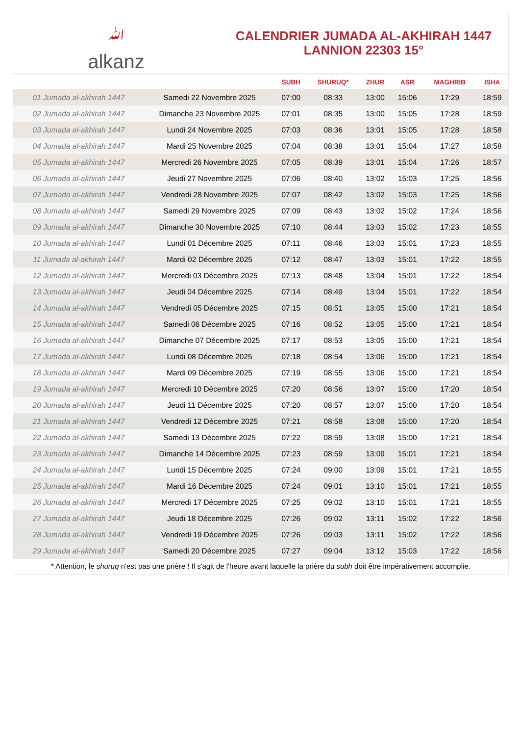ﷲalkanz
CALENDRIER JUMADA AL-AKHIRAH 1447
LANNION 22303 15°
| | | SUBH | SHURUQ* | ZHUR | ASR | MAGHRIB | ISHA |
| --- | --- | --- | --- | --- | --- | --- | --- |
| 01 Jumada al-akhirah 1447 | Samedi 22 Novembre 2025 | 07:00 | 08:33 | 13:00 | 15:06 | 17:29 | 18:59 |
| 02 Jumada al-akhirah 1447 | Dimanche 23 Novembre 2025 | 07:01 | 08:35 | 13:00 | 15:05 | 17:28 | 18:59 |
| 03 Jumada al-akhirah 1447 | Lundi 24 Novembre 2025 | 07:03 | 08:36 | 13:01 | 15:05 | 17:28 | 18:58 |
| 04 Jumada al-akhirah 1447 | Mardi 25 Novembre 2025 | 07:04 | 08:38 | 13:01 | 15:04 | 17:27 | 18:58 |
| 05 Jumada al-akhirah 1447 | Mercredi 26 Novembre 2025 | 07:05 | 08:39 | 13:01 | 15:04 | 17:26 | 18:57 |
| 06 Jumada al-akhirah 1447 | Jeudi 27 Novembre 2025 | 07:06 | 08:40 | 13:02 | 15:03 | 17:25 | 18:56 |
| 07 Jumada al-akhirah 1447 | Vendredi 28 Novembre 2025 | 07:07 | 08:42 | 13:02 | 15:03 | 17:25 | 18:56 |
| 08 Jumada al-akhirah 1447 | Samedi 29 Novembre 2025 | 07:09 | 08:43 | 13:02 | 15:02 | 17:24 | 18:56 |
| 09 Jumada al-akhirah 1447 | Dimanche 30 Novembre 2025 | 07:10 | 08:44 | 13:03 | 15:02 | 17:23 | 18:55 |
| 10 Jumada al-akhirah 1447 | Lundi 01 Décembre 2025 | 07:11 | 08:46 | 13:03 | 15:01 | 17:23 | 18:55 |
| 11 Jumada al-akhirah 1447 | Mardi 02 Décembre 2025 | 07:12 | 08:47 | 13:03 | 15:01 | 17:22 | 18:55 |
| 12 Jumada al-akhirah 1447 | Mercredi 03 Décembre 2025 | 07:13 | 08:48 | 13:04 | 15:01 | 17:22 | 18:54 |
| 13 Jumada al-akhirah 1447 | Jeudi 04 Décembre 2025 | 07:14 | 08:49 | 13:04 | 15:01 | 17:22 | 18:54 |
| 14 Jumada al-akhirah 1447 | Vendredi 05 Décembre 2025 | 07:15 | 08:51 | 13:05 | 15:00 | 17:21 | 18:54 |
| 15 Jumada al-akhirah 1447 | Samedi 06 Décembre 2025 | 07:16 | 08:52 | 13:05 | 15:00 | 17:21 | 18:54 |
| 16 Jumada al-akhirah 1447 | Dimanche 07 Décembre 2025 | 07:17 | 08:53 | 13:05 | 15:00 | 17:21 | 18:54 |
| 17 Jumada al-akhirah 1447 | Lundi 08 Décembre 2025 | 07:18 | 08:54 | 13:06 | 15:00 | 17:21 | 18:54 |
| 18 Jumada al-akhirah 1447 | Mardi 09 Décembre 2025 | 07:19 | 08:55 | 13:06 | 15:00 | 17:21 | 18:54 |
| 19 Jumada al-akhirah 1447 | Mercredi 10 Décembre 2025 | 07:20 | 08:56 | 13:07 | 15:00 | 17:20 | 18:54 |
| 20 Jumada al-akhirah 1447 | Jeudi 11 Décembre 2025 | 07:20 | 08:57 | 13:07 | 15:00 | 17:20 | 18:54 |
| 21 Jumada al-akhirah 1447 | Vendredi 12 Décembre 2025 | 07:21 | 08:58 | 13:08 | 15:00 | 17:20 | 18:54 |
| 22 Jumada al-akhirah 1447 | Samedi 13 Décembre 2025 | 07:22 | 08:59 | 13:08 | 15:00 | 17:21 | 18:54 |
| 23 Jumada al-akhirah 1447 | Dimanche 14 Décembre 2025 | 07:23 | 08:59 | 13:09 | 15:01 | 17:21 | 18:54 |
| 24 Jumada al-akhirah 1447 | Lundi 15 Décembre 2025 | 07:24 | 09:00 | 13:09 | 15:01 | 17:21 | 18:55 |
| 25 Jumada al-akhirah 1447 | Mardi 16 Décembre 2025 | 07:24 | 09:01 | 13:10 | 15:01 | 17:21 | 18:55 |
| 26 Jumada al-akhirah 1447 | Mercredi 17 Décembre 2025 | 07:25 | 09:02 | 13:10 | 15:01 | 17:21 | 18:55 |
| 27 Jumada al-akhirah 1447 | Jeudi 18 Décembre 2025 | 07:26 | 09:02 | 13:11 | 15:02 | 17:22 | 18:56 |
| 28 Jumada al-akhirah 1447 | Vendredi 19 Décembre 2025 | 07:26 | 09:03 | 13:11 | 15:02 | 17:22 | 18:56 |
| 29 Jumada al-akhirah 1447 | Samedi 20 Décembre 2025 | 07:27 | 09:04 | 13:12 | 15:03 | 17:22 | 18:56 |
* Attention, le shuruq n'est pas une prière ! Il s'agit de l'heure avant laquelle la prière du subh doit être impérativement accomplie.